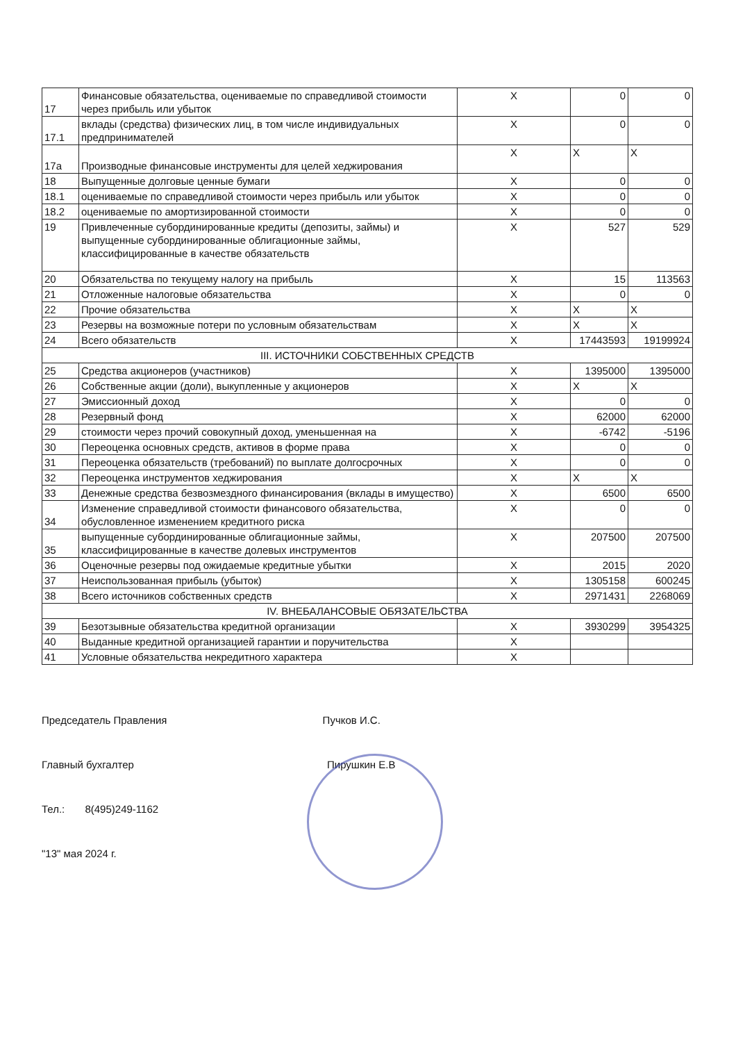| 17 | Финансовые обязательства, оцениваемые по справедливой стоимости через прибыль или убыток | X | 0 | 0 |
| 17.1 | вклады (средства) физических лиц, в том числе индивидуальных предпринимателей | X | 0 | 0 |
| 17а | Производные финансовые инструменты для целей хеджирования | X | X | X |
| 18 | Выпущенные долговые ценные бумаги | X | 0 | 0 |
| 18.1 | оцениваемые по справедливой стоимости через прибыль или убыток | X | 0 | 0 |
| 18.2 | оцениваемые по амортизированной стоимости | X | 0 | 0 |
| 19 | Привлеченные субординированные кредиты (депозиты, займы) и выпущенные субординированные облигационные займы, классифицированные в качестве обязательств | X | 527 | 529 |
| 20 | Обязательства по текущему налогу на прибыль | X | 15 | 113563 |
| 21 | Отложенные налоговые обязательства | X | 0 | 0 |
| 22 | Прочие обязательства | X | X | X |
| 23 | Резервы на возможные потери по условным обязательствам | X | X | X |
| 24 | Всего обязательств | X | 17443593 | 19199924 |
| III. ИСТОЧНИКИ СОБСТВЕННЫХ СРЕДСТВ | | | | |
| 25 | Средства акционеров (участников) | X | 1395000 | 1395000 |
| 26 | Собственные акции (доли), выкупленные у акционеров | X | X | X |
| 27 | Эмиссионный доход | X | 0 | 0 |
| 28 | Резервный фонд | X | 62000 | 62000 |
| 29 | стоимости через прочий совокупный доход, уменьшенная на | X | -6742 | -5196 |
| 30 | Переоценка основных средств, активов в форме права | X | 0 | 0 |
| 31 | Переоценка обязательств (требований) по выплате долгосрочных | X | 0 | 0 |
| 32 | Переоценка инструментов хеджирования | X | X | X |
| 33 | Денежные средства безвозмездного финансирования (вклады в имущество) | X | 6500 | 6500 |
| 34 | Изменение справедливой стоимости финансового обязательства, обусловленное изменением кредитного риска | X | 0 | 0 |
| 35 | выпущенные субординированные облигационные займы, классифицированные в качестве долевых инструментов | X | 207500 | 207500 |
| 36 | Оценочные резервы под ожидаемые кредитные убытки | X | 2015 | 2020 |
| 37 | Неиспользованная прибыль (убыток) | X | 1305158 | 600245 |
| 38 | Всего источников собственных средств | X | 2971431 | 2268069 |
| IV. ВНЕБАЛАНСОВЫЕ ОБЯЗАТЕЛЬСТВА | | | | |
| 39 | Безотзывные обязательства кредитной организации | X | 3930299 | 3954325 |
| 40 | Выданные кредитной организацией гарантии и поручительства | X | | |
| 41 | Условные обязательства некредитного характера | X | | |
Председатель Правления Пучков И.С.
Главный бухгалтер Пирушкин Е.В
Тел.: 8(495)249-1162
"13" мая 2024 г.